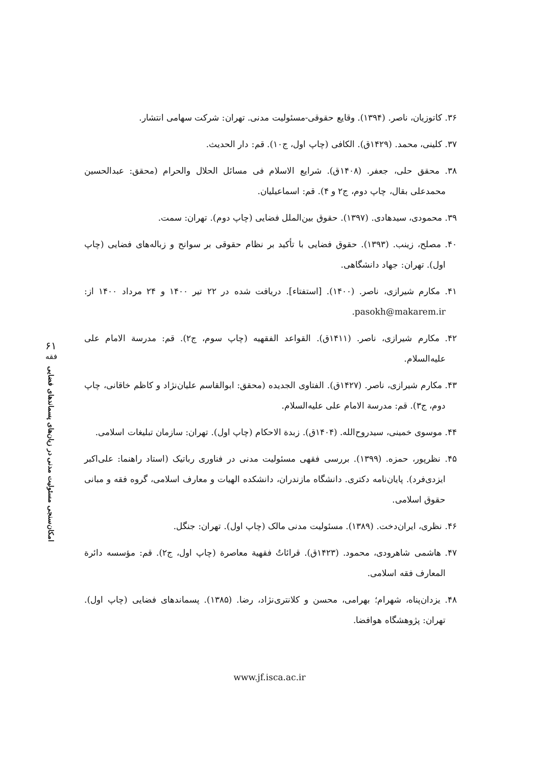۶۱
فقه
امکان‌سنجی مسئولیت مدنی در زیان‌های پسماندهای فضایی
۳۶. کاتوزیان، ناصر. (۱۳۹۴). وقایع حقوقی-مسئولیت مدنی. تهران: شرکت سهامی انتشار.
۳۷. کلینی، محمد. (۱۴۲۹ق). الکافی (چاپ اول، ج۱۰). قم: دار الحدیث.
۳۸. محقق حلی، جعفر. (۱۴۰۸ق). شرایع الاسلام فی مسائل الحلال والحرام (محقق: عبدالحسین محمدعلی بقال، چاپ دوم، ج۲ و ۴). قم: اسماعیلیان.
۳۹. محمودی، سیدهادی. (۱۳۹۷). حقوق بین‌الملل فضایی (چاپ دوم). تهران: سمت.
۴۰. مصلح، زینب. (۱۳۹۳). حقوق فضایی با تأکید بر نظام حقوقی بر سوانح و زباله‌های فضایی (چاپ اول). تهران: جهاد دانشگاهی.
۴۱. مکارم شیرازی، ناصر. (۱۴۰۰). [استفتاء]. دریافت شده در ۲۲ تیر ۱۴۰۰ و ۲۴ مرداد ۱۴۰۰ از: pasokh@makarem.ir.
۴۲. مکارم شیرازی، ناصر. (۱۴۱۱ق). القواعد الفقهیه (چاپ سوم، ج۲). قم: مدرسة الامام علی علیه‌السلام.
۴۳. مکارم شیرازی، ناصر. (۱۴۲۷ق). الفتاوی الجدیده (محقق: ابوالقاسم علیان‌نژاد و کاظم خاقانی، چاپ دوم، ج۳). قم: مدرسة الامام علی علیه‌السلام.
۴۴. موسوی خمینی، سیدروح‌الله. (۱۴۰۴ق). زبدة الاحکام (چاپ اول). تهران: سازمان تبلیغات اسلامی.
۴۵. نظرپور، حمزه. (۱۳۹۹). بررسی فقهی مسئولیت مدنی در فناوری رباتیک (استاد راهنما: علی‌اکبر ایزدی‌فرد). پایان‌نامه دکتری. دانشگاه مازندران، دانشکده الهیات و معارف اسلامی، گروه فقه و مبانی حقوق اسلامی.
۴۶. نظری، ایران‌دخت. (۱۳۸۹). مسئولیت مدنی مالک (چاپ اول). تهران: جنگل.
۴۷. هاشمی شاهرودی، محمود. (۱۴۲۳ق). قرائاتٌ فقهیة معاصرة (چاپ اول، ج۲). قم: مؤسسه دائرة المعارف فقه اسلامی.
۴۸. یزدان‌پناه، شهرام؛ بهرامی، محسن و کلانتری‌نژاد، رضا. (۱۳۸۵). پسماندهای فضایی (چاپ اول). تهران: پژوهشگاه هوافضا.
www.jf.isca.ac.ir